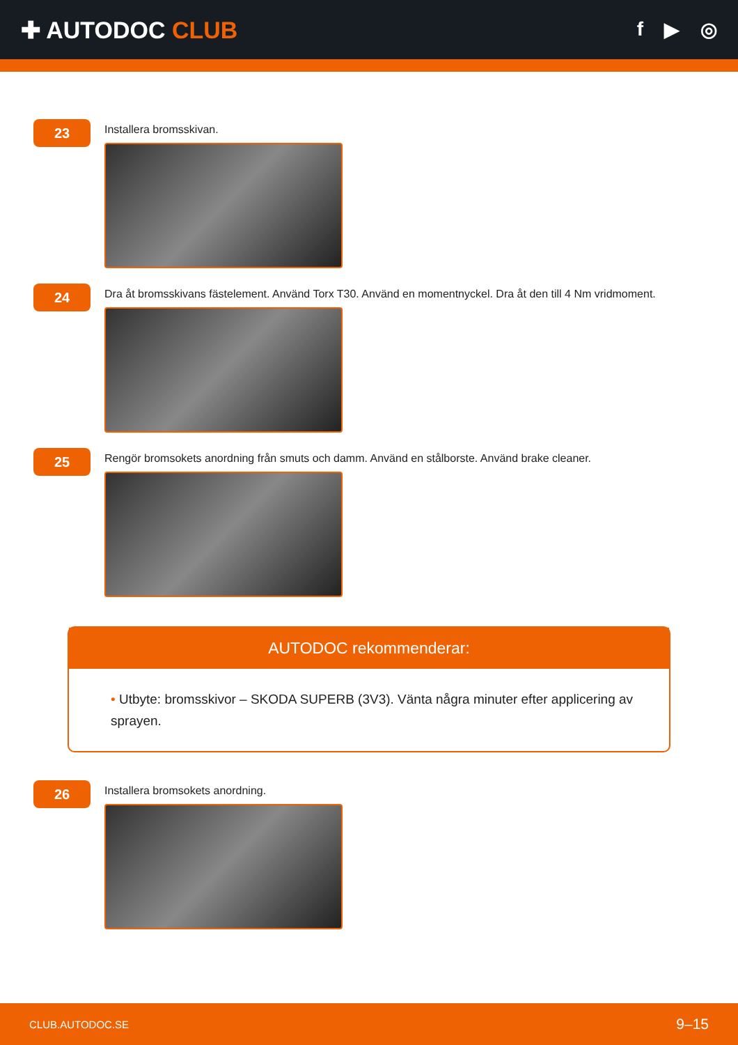✚ AUTODOC CLUB
f ▶ ◎
23
Installera bromsskivan.
24
Dra åt bromsskivans fästelement. Använd Torx T30. Använd en momentnyckel. Dra åt den till 4 Nm vridmoment.
25
Rengör bromsokets anordning från smuts och damm. Använd en stålborste. Använd brake cleaner.
AUTODOC rekommenderar:
• Utbyte: bromsskivor – SKODA SUPERB (3V3). Vänta några minuter efter applicering av sprayen.
26
Installera bromsokets anordning.
CLUB.AUTODOC.SE 9–15